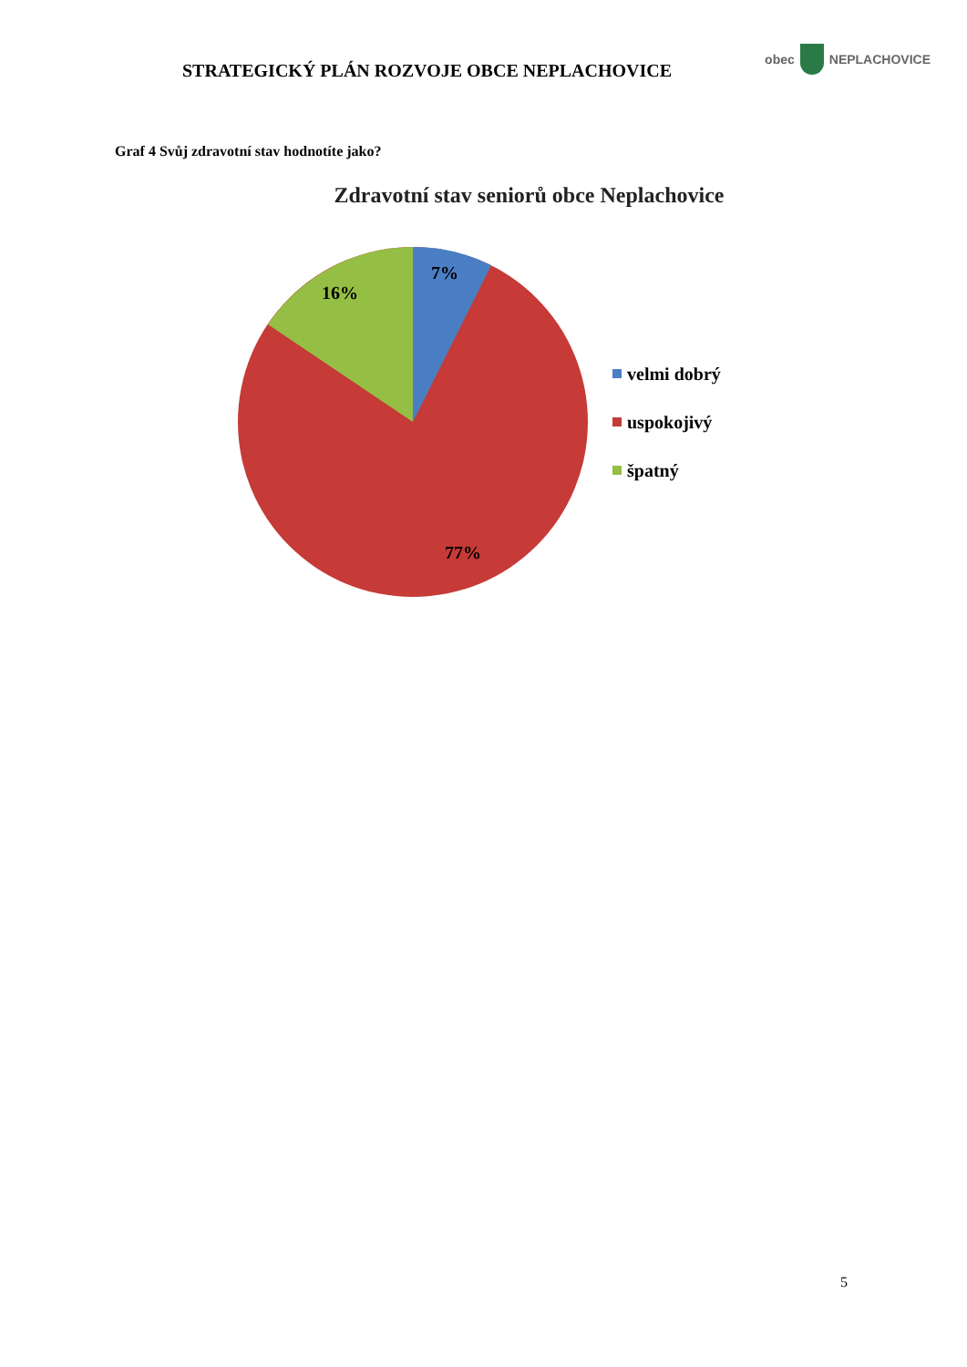STRATEGICKÝ PLÁN ROZVOJE OBCE NEPLACHOVICE
obec NEPLACHOVICE
Graf 4 Svůj zdravotní stav hodnotíte jako?
Zdravotní stav seniorů obce Neplachovice
7%
16%
77%
velmi dobrý
uspokojivý
špatný
5